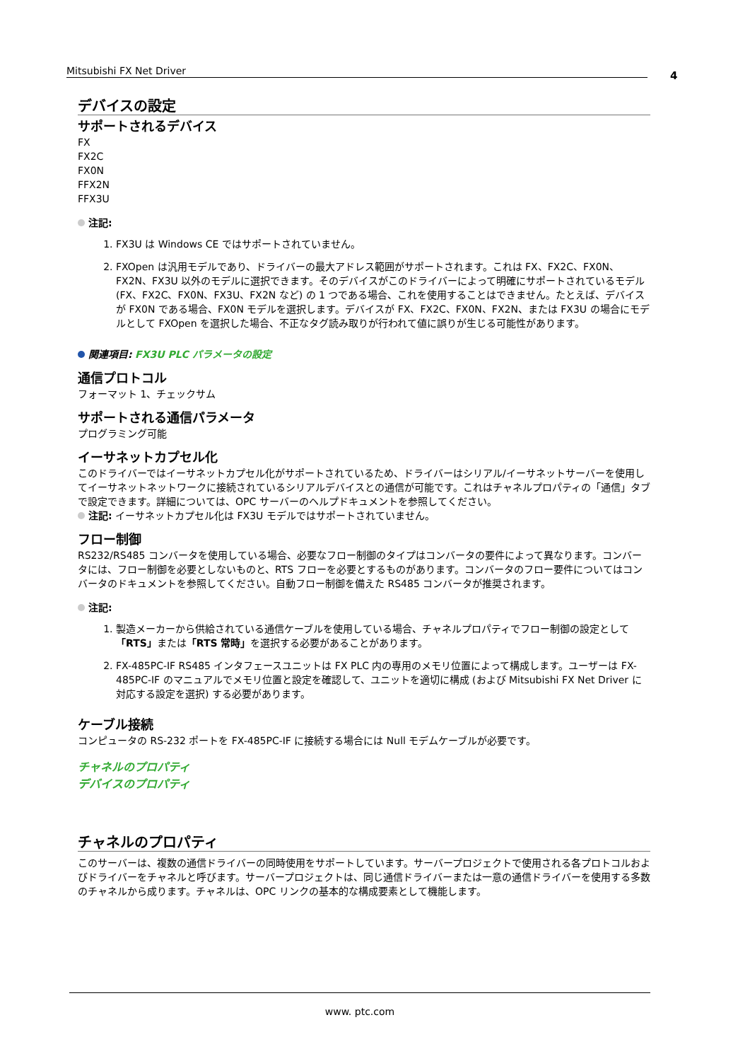Mitsubishi FX Net Driver 4
デバイスの設定
サポートされるデバイス
FX
FX2C
FX0N
FFX2N
FFX3U
注記:
1. FX3U は Windows CE ではサポートされていません。
2. FXOpen は汎用モデルであり、ドライバーの最大アドレス範囲がサポートされます。これは FX、FX2C、FX0N、FX2N、FX3U 以外のモデルに選択できます。そのデバイスがこのドライバーによって明確にサポートされているモデル (FX、FX2C、FX0N、FX3U、FX2N など) の 1 つである場合、これを使用することはできません。たとえば、デバイスが FX0N である場合、FX0N モデルを選択します。デバイスが FX、FX2C、FX0N、FX2N、または FX3U の場合にモデルとして FXOpen を選択した場合、不正なタグ読み取りが行われて値に誤りが生じる可能性があります。
関連項目: FX3U PLC パラメータの設定
通信プロトコル
フォーマット 1、チェックサム
サポートされる通信パラメータ
プログラミング可能
イーサネットカプセル化
このドライバーではイーサネットカプセル化がサポートされているため、ドライバーはシリアル/イーサネットサーバーを使用してイーサネットネットワークに接続されているシリアルデバイスとの通信が可能です。これはチャネルプロパティの「通信」タブで設定できます。詳細については、OPC サーバーのヘルプドキュメントを参照してください。
注記: イーサネットカプセル化は FX3U モデルではサポートされていません。
フロー制御
RS232/RS485 コンバータを使用している場合、必要なフロー制御のタイプはコンバータの要件によって異なります。コンバータには、フロー制御を必要としないものと、RTS フローを必要とするものがあります。コンバータのフロー要件についてはコンバータのドキュメントを参照してください。自動フロー制御を備えた RS485 コンバータが推奨されます。
注記:
1. 製造メーカーから供給されている通信ケーブルを使用している場合、チャネルプロパティでフロー制御の設定として「RTS」または「RTS 常時」を選択する必要があることがあります。
2. FX-485PC-IF RS485 インタフェースユニットは FX PLC 内の専用のメモリ位置によって構成します。ユーザーは FX-485PC-IF のマニュアルでメモリ位置と設定を確認して、ユニットを適切に構成 (および Mitsubishi FX Net Driver に対応する設定を選択) する必要があります。
ケーブル接続
コンピュータの RS-232 ポートを FX-485PC-IF に接続する場合には Null モデムケーブルが必要です。
チャネルのプロパティ
デバイスのプロパティ
チャネルのプロパティ
このサーバーは、複数の通信ドライバーの同時使用をサポートしています。サーバープロジェクトで使用される各プロトコルおよびドライバーをチャネルと呼びます。サーバープロジェクトは、同じ通信ドライバーまたは一意の通信ドライバーを使用する多数のチャネルから成ります。チャネルは、OPC リンクの基本的な構成要素として機能します。
www. ptc.com